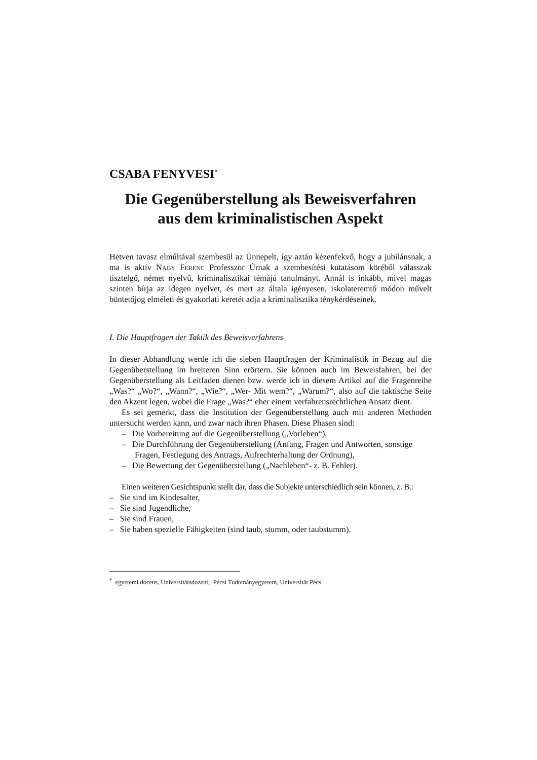CSABA FENYVESI<sup>*</sup>
Die Gegenüberstellung als Beweisverfahren
aus dem kriminalistischen Aspekt
Hetven tavasz elmúltával szembesül az Ünnepelt, így aztán kézenfekvő, hogy a jubilánsnak, a ma is aktív Nagy Ferenc Professzor Úrnak a szembesítési kutatásom köréből válasszak tisztelgő, német nyelvű, kriminalisztikai témájú tanulmányt. Annál is inkább, mivel magas szinten bírja az idegen nyelvet, és mert az általa igényesen, iskolateremtő módon művelt büntetőjog elméleti és gyakorlati keretét adja a kriminalisztika ténykérdéseinek.
I. Die Hauptfragen der Taktik des Beweisverfahrens
In dieser Abhandlung werde ich die sieben Hauptfragen der Kriminalistik in Bezug auf die Gegenüberstellung im breiteren Sinn erörtern. Sie können auch im Beweisfahren, bei der Gegenüberstellung als Leitfaden dienen bzw. werde ich in diesem Artikel auf die Fragenreihe „Was?“ „Wo?“, „Wann?“, „Wie?“, „Wer- Mit wem?“, „Warum?“, also auf die taktische Seite den Akzent legen, wobei die Frage „Was?“ eher einem verfahrensrechtlichen Ansatz dient.
Es sei gemerkt, dass die Institution der Gegenüberstellung auch mit anderen Methoden untersucht werden kann, und zwar nach ihren Phasen. Diese Phasen sind:
– Die Vorbereitung auf die Gegenüberstellung („Vorleben“),
– Die Durchführung der Gegenüberstellung (Anfang, Fragen und Antworten, sonstige Fragen, Festlegung des Antrags, Aufrechterhaltung der Ordnung),
– Die Bewertung der Gegenüberstellung („Nachleben“- z. B. Fehler).
Einen weiteren Gesichtspunkt stellt dar, dass die Subjekte unterschiedlich sein können, z. B.:
– Sie sind im Kindesalter,
– Sie sind Jugendliche,
– Sie sind Frauen,
– Sie haben spezielle Fähigkeiten (sind taub, stumm, oder taubstumm).
<sup>*</sup> egyetemi docens, Universitätsdozent; Pécsi Tudományegyetem, Universität Pécs